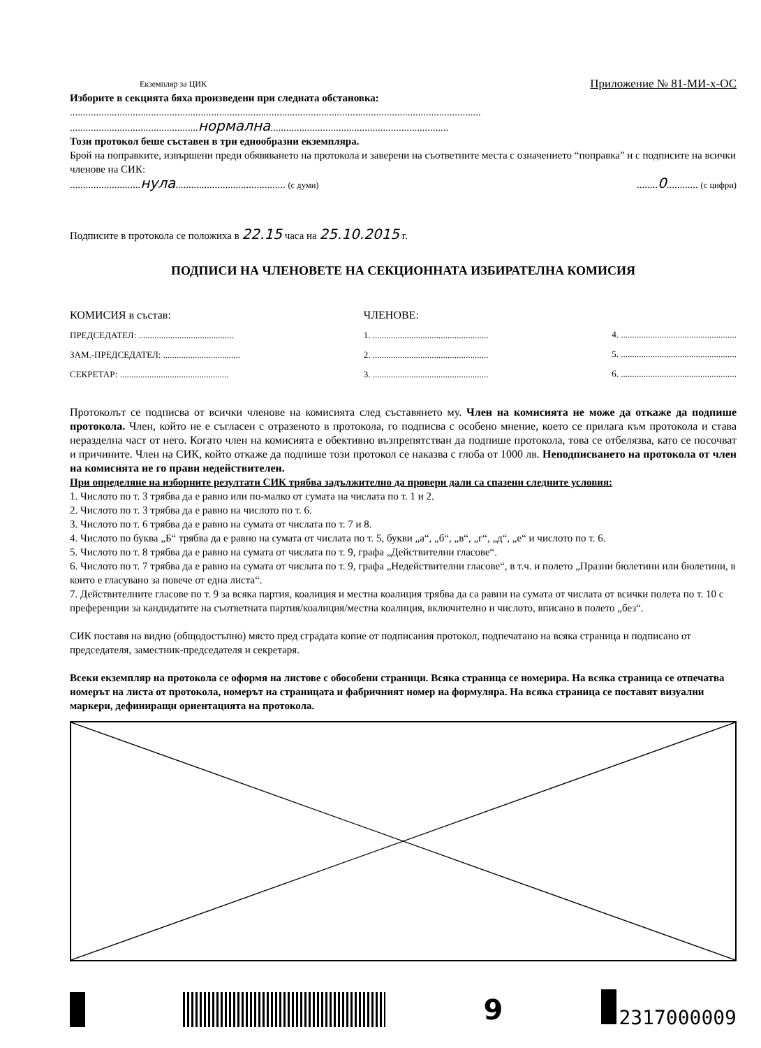Екземпляр за ЦИК
Приложение № 81-МИ-х-ОС
Изборите в секцията бяха произведени при следната обстановка:
.............................................................................................................................................................
.................................................нормална....................................................................
Този протокол беше съставен в три еднообразни екземпляра.
Брой на поправките, извършени преди обявяването на протокола и заверени на съответните места с означението “поправка” и с подписите на всички членове на СИК:
...........................нула.......................................... (с думи)
........0............ (с цифри)
Подписите в протокола се положиха в 22.15 часа на 25.10.2015 г.
ПОДПИСИ НА ЧЛЕНОВЕТЕ НА СЕКЦИОННАТА ИЗБИРАТЕЛНА КОМИСИЯ
КОМИСИЯ в състав:
ПРЕДСЕДАТЕЛ: ..........................................
ЗАМ.-ПРЕДСЕДАТЕЛ: ..................................
СЕКРЕТАР: ................................................
ЧЛЕНОВЕ:
1. ...................................................
2. ...................................................
3. ...................................................
4. ...................................................
5. ...................................................
6. ...................................................
Протоколът се подписва от всички членове на комисията след съставянето му. Член на комисията не може да откаже да подпише протокола. Член, който не е съгласен с отразеното в протокола, го подписва с особено мнение, което се прилага към протокола и става неразделна част от него. Когато член на комисията е обективно възпрепятстван да подпише протокола, това се отбелязва, като се посочват и причините. Член на СИК, който откаже да подпише този протокол се наказва с глоба от 1000 лв. Неподписването на протокола от член на комисията не го прави недействителен.
При определяне на изборните резултати СИК трябва задължително да провери дали са спазени следните условия:
1. Числото по т. 3 трябва да е равно или по-малко от сумата на числата по т. 1 и 2.
2. Числото по т. 3 трябва да е равно на числото по т. 6.
3. Числото по т. 6 трябва да е равно на сумата от числата по т. 7 и 8.
4. Числото по буква „Б“ трябва да е равно на сумата от числата по т. 5, букви „а“, „б“, „в“, „г“, „д“, „е“ и числото по т. 6.
5. Числото по т. 8 трябва да е равно на сумата от числата по т. 9, графа „Действителни гласове“.
6. Числото по т. 7 трябва да е равно на сумата от числата по т. 9, графа „Недействителни гласове“, в т.ч. и полето „Празни бюлетини или бюлетини, в които е гласувано за повече от една листа“.
7. Действителните гласове по т. 9 за всяка партия, коалиция и местна коалиция трябва да са равни на сумата от числата от всички полета по т. 10 с преференции за кандидатите на съответната партия/коалиция/местна коалиция, включително и числото, вписано в полето „без“.
СИК поставя на видно (общодостъпно) място пред сградата копие от подписания протокол, подпечатано на всяка страница и подписано от председателя, заместник-председателя и секретаря.
Всеки екземпляр на протокола се оформя на листове с обособени страници. Всяка страница се номерира. На всяка страница се отпечатва номерът на листа от протокола, номерът на страницата и фабричният номер на формуляра. На всяка страница се поставят визуални маркери, дефиниращи ориентацията на протокола.
9 2317000009